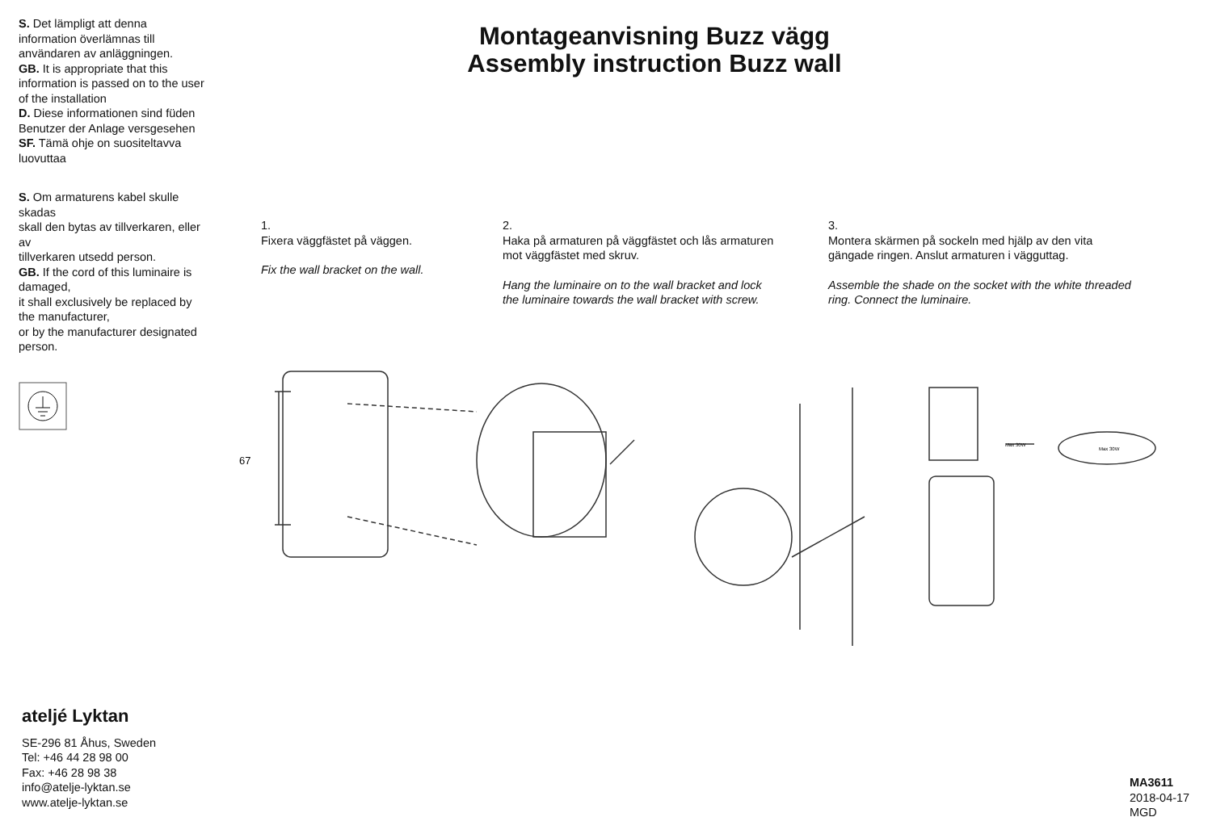S. Det lämpligt att denna information överlämnas till användaren av anläggningen.
GB. It is appropriate that this information is passed on to the user of the installation
D. Diese informationen sind füden Benutzer der Anlage versgesehen
SF. Tämä ohje on suositeltavva luovuttaa
S. Om armaturens kabel skulle skadas
skall den bytas av tillverkaren, eller av
tillverkaren utsedd person.
GB. If the cord of this luminaire is damaged,
it shall exclusively be replaced by the manufacturer,
or by the manufacturer designated person.
Montageanvisning Buzz vägg
Assembly instruction Buzz wall
1.
Fixera väggfästet på väggen.
Fix the wall bracket on the wall.
2.
Haka på armaturen på väggfästet och lås armaturen mot väggfästet med skruv.
Hang the luminaire on to the wall bracket and lock the luminaire towards the wall bracket with screw.
3.
Montera skärmen på sockeln med hjälp av den vita gängade ringen. Anslut armaturen i vägguttag.
Assemble the shade on the socket with the white threaded ring. Connect the luminaire.
67
Max 30W
Max 30W
ateljé Lyktan
SE-296 81 Åhus, Sweden
Tel: +46 44 28 98 00
Fax: +46 28 98 38
info@atelje-lyktan.se
www.atelje-lyktan.se
MA3611
2018-04-17
MGD